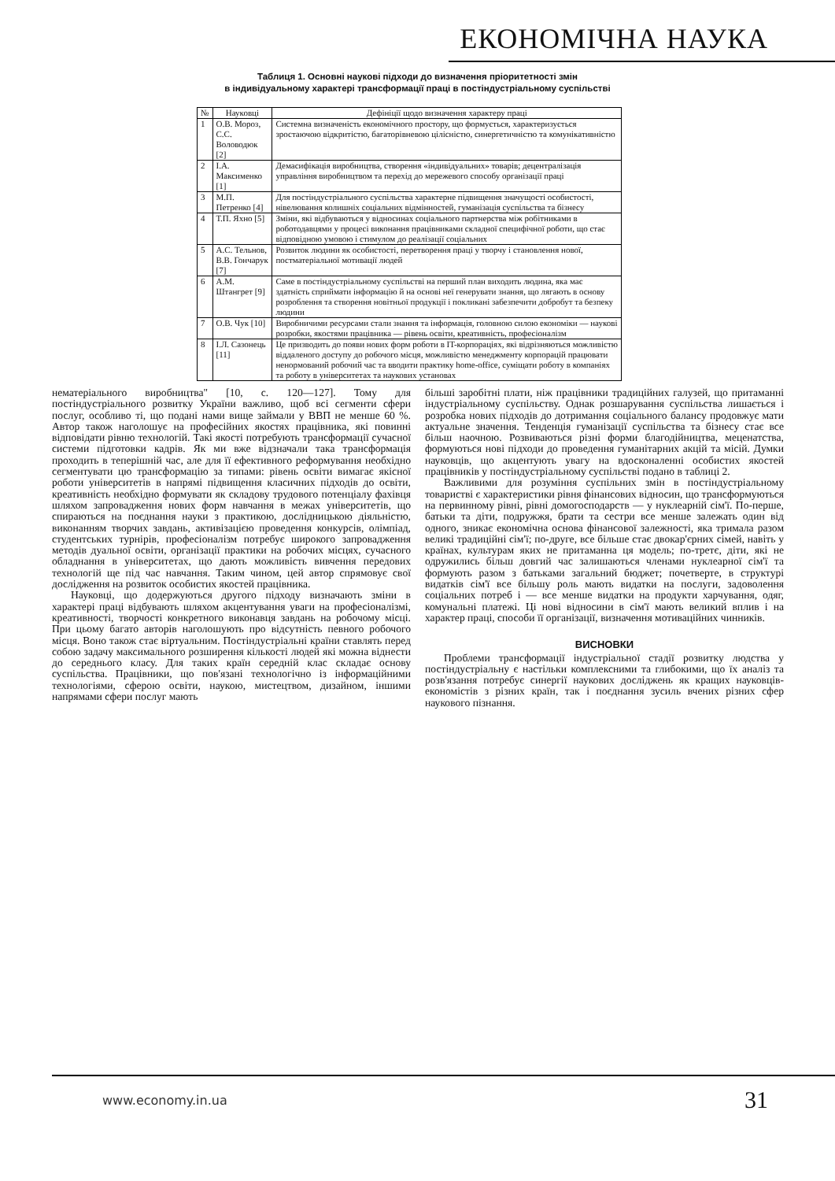ЕКОНОМІЧНА НАУКА
Таблиця 1. Основні наукові підходи до визначення пріоритетності змін
в індивідуальному характері трансформації праці в постіндустріальному суспільстві
| № | Науковці | Дефініції щодо визначення характеру праці |
| --- | --- | --- |
| 1 | О.В. Мороз, С.С. Воловодюк [2] | Системна визначеність економічного простору, що формується, характеризується зростаючою відкритістю, багаторівневою цілісністю, синергетичністю та комунікативністю |
| 2 | І.А. Максименко [1] | Демасифікація виробництва, створення «індивідуальних» товарів; децентралізація управління виробництвом та перехід до мережевого способу організації праці |
| 3 | М.П. Петренко [4] | Для постіндустріального суспільства характерне підвищення значущості особистості, нівелювання колишніх соціальних відмінностей, гуманізація суспільства та бізнесу |
| 4 | Т.П. Яхно [5] | Зміни, які відбуваються у відносинах соціального партнерства між робітниками в роботодавцями у процесі виконання працівниками складної специфічної роботи, що стає відповідною умовою і стимулом до реалізації соціальних |
| 5 | А.С. Тельнов, В.В. Гончарук [7] | Розвиток людини як особистості, перетворення праці у творчу і становлення нової, постматеріальної мотивації людей |
| 6 | А.М. Штангрет [9] | Саме в постіндустріальному суспільстві на перший план виходить людина, яка має здатність сприймати інформацію й на основі неї генерувати знання, що лягають в основу розроблення та створення новітньої продукції і покликані забезпечити добробут та безпеку людини |
| 7 | О.В. Чук [10] | Виробничими ресурсами стали знання та інформація, головною силою економіки — наукові розробки, якостями працівника — рівень освіти, креативність, професіоналізм |
| 8 | І.Л. Сазонець [11] | Це призводить до появи нових форм роботи в IT-корпораціях, які відрізняються можливістю віддаленого доступу до робочого місця, можливістю менеджменту корпорацій працювати ненормований робочий час та вводити практику home-office, суміщати роботу в компаніях та роботу в університетах та наукових установах |
нематеріального виробництва" [10, с. 120—127]. Тому для постіндустріального розвитку України важливо, щоб всі сегменти сфери послуг, особливо ті, що подані нами вище займали у ВВП не менше 60 %. Автор також наголошує на професійних якостях працівника, які повинні відповідати рівню технологій. Такі якості потребують трансформації сучасної системи підготовки кадрів. Як ми вже відзначали така трансформація проходить в теперішній час, але для її ефективного реформування необхідно сегментувати цю трансформацію за типами: рівень освіти вимагає якісної роботи університетів в напрямі підвищення класичних підходів до освіти, креативність необхідно формувати як складову трудового потенціалу фахівця шляхом запровадження нових форм навчання в межах університетів, що спираються на поєднання науки з практикою, дослідницькою діяльністю, виконанням творчих завдань, активізацією проведення конкурсів, олімпіад, студентських турнірів, професіоналізм потребує широкого запровадження методів дуальної освіти, організації практики на робочих місцях, сучасного обладнання в університетах, що дають можливість вивчення передових технологій ще під час навчання. Таким чином, цей автор спрямовує свої дослідження на розвиток особистих якостей працівника.
Науковці, що додержуються другого підходу визначають зміни в характері праці відбувають шляхом акцентування уваги на професіоналізмі, креативності, творчості конкретного виконавця завдань на робочому місці. При цьому багато авторів наголошують про відсутність певного робочого місця. Воно також стає віртуальним. Постіндустріальні країни ставлять перед собою задачу максимального розширення кількості людей які можна віднести до середнього класу. Для таких країн середній клас складає основу суспільства. Працівники, що пов'язані технологічно із інформаційними технологіями, сферою освіти, наукою, мистецтвом, дизайном, іншими напрямами сфери послуг мають
більші заробітні плати, ніж працівники традиційних галузей, що притаманні індустріальному суспільству. Однак розшарування суспільства лишається і розробка нових підходів до дотримання соціального балансу продовжує мати актуальне значення. Тенденція гуманізації суспільства та бізнесу стає все більш наочною. Розвиваються різні форми благодійництва, меценатства, формуються нові підходи до проведення гуманітарних акцій та місій. Думки науковців, що акцентують увагу на вдосконаленні особистих якостей працівників у постіндустріальному суспільстві подано в таблиці 2.
Важливими для розуміння суспільних змін в постіндустріальному товаристві є характеристики рівня фінансових відносин, що трансформуються на первинному рівні, рівні домогосподарств — у нуклеарній сім'ї. По-перше, батьки та діти, подружжя, брати та сестри все менше залежать один від одного, зникає економічна основа фінансової залежності, яка тримала разом великі традиційні сім'ї; по-друге, все більше стає двокар'єрних сімей, навіть у країнах, культурам яких не притаманна ця модель; по-третє, діти, які не одружились більш довгий час залишаються членами нуклеарної сім'ї та формують разом з батьками загальний бюджет; почетверте, в структурі видатків сім'ї все більшу роль мають видатки на послуги, задоволення соціальних потреб і — все менше видатки на продукти харчування, одяг, комунальні платежі. Ці нові відносини в сім'ї мають великий вплив і на характер праці, способи її організації, визначення мотиваційних чинників.
ВИСНОВКИ
Проблеми трансформації індустріальної стадії розвитку людства у постіндустріальну є настільки комплексними та глибокими, що їх аналіз та розв'язання потребує синергії наукових досліджень як кращих науковців-економістів з різних країн, так і поєднання зусиль вчених різних сфер наукового пізнання.
www.economy.in.ua 31